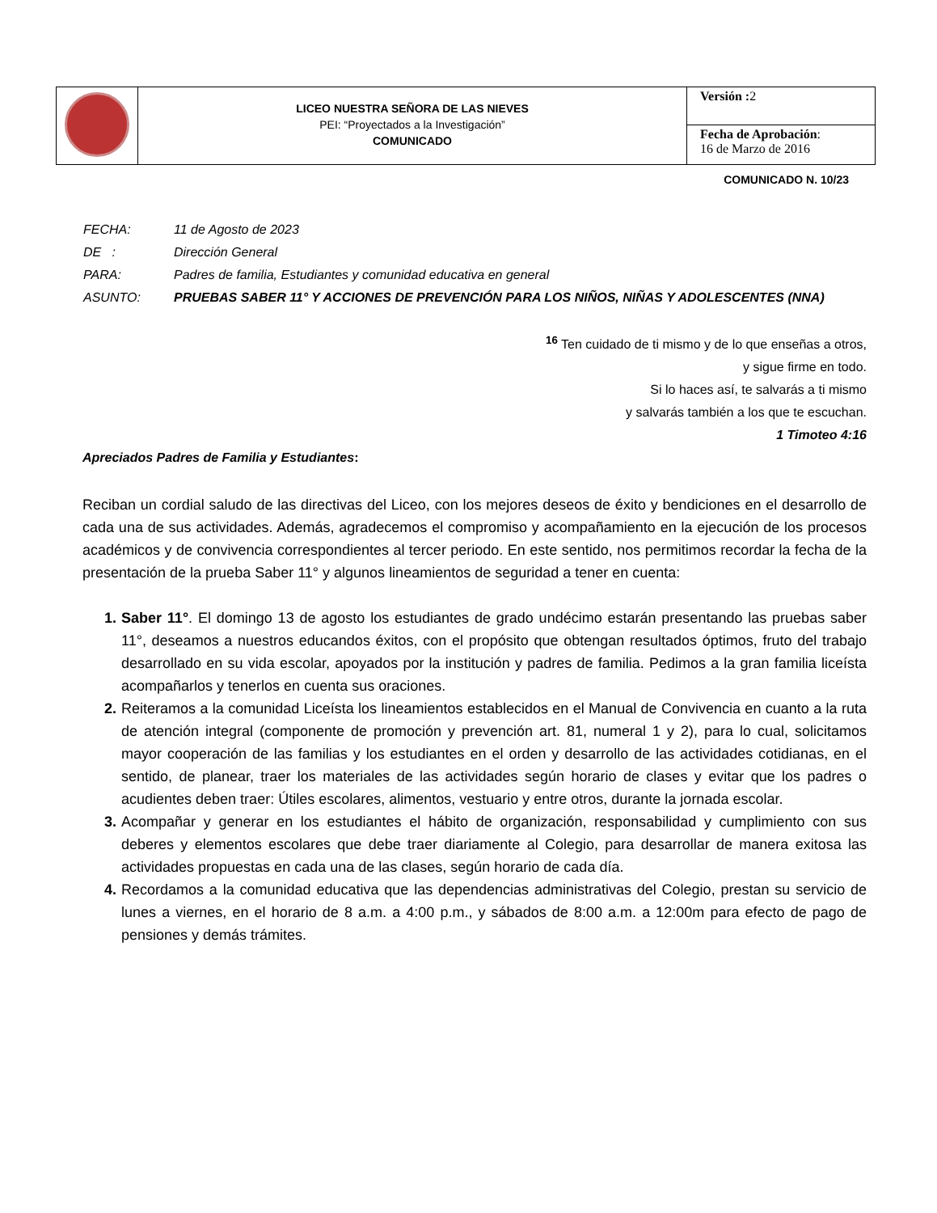| | LICEO NUESTRA SEÑORA DE LAS NIEVES PEI: “Proyectados a la Investigación” COMUNICADO | Versión : 2 |
| | | Fecha de Aprobación : 16 de Marzo de 2016 |
COMUNICADO N. 10/23
FECHA: 11 de Agosto de 2023
DE : Dirección General
PARA: Padres de familia, Estudiantes y comunidad educativa en general
ASUNTO: PRUEBAS SABER 11° Y ACCIONES DE PREVENCIÓN PARA LOS NIÑOS, NIÑAS Y ADOLESCENTES (NNA)
<sup>16</sup> Ten cuidado de ti mismo y de lo que enseñas a otros,
y sigue firme en todo.
Si lo haces así, te salvarás a ti mismo
y salvarás también a los que te escuchan.
1 Timoteo 4:16
Apreciados Padres de Familia y Estudiantes:
Reciban un cordial saludo de las directivas del Liceo, con los mejores deseos de éxito y bendiciones en el desarrollo de cada una de sus actividades. Además, agradecemos el compromiso y acompañamiento en la ejecución de los procesos académicos y de convivencia correspondientes al tercer periodo. En este sentido, nos permitimos recordar la fecha de la presentación de la prueba Saber 11° y algunos lineamientos de seguridad a tener en cuenta:
1. Saber 11°. El domingo 13 de agosto los estudiantes de grado undécimo estarán presentando las pruebas saber 11°, deseamos a nuestros educandos éxitos, con el propósito que obtengan resultados óptimos, fruto del trabajo desarrollado en su vida escolar, apoyados por la institución y padres de familia. Pedimos a la gran familia liceísta acompañarlos y tenerlos en cuenta sus oraciones.
2. Reiteramos a la comunidad Liceísta los lineamientos establecidos en el Manual de Convivencia en cuanto a la ruta de atención integral (componente de promoción y prevención art. 81, numeral 1 y 2), para lo cual, solicitamos mayor cooperación de las familias y los estudiantes en el orden y desarrollo de las actividades cotidianas, en el sentido, de planear, traer los materiales de las actividades según horario de clases y evitar que los padres o acudientes deben traer: Útiles escolares, alimentos, vestuario y entre otros, durante la jornada escolar.
3. Acompañar y generar en los estudiantes el hábito de organización, responsabilidad y cumplimiento con sus deberes y elementos escolares que debe traer diariamente al Colegio, para desarrollar de manera exitosa las actividades propuestas en cada una de las clases, según horario de cada día.
4. Recordamos a la comunidad educativa que las dependencias administrativas del Colegio, prestan su servicio de lunes a viernes, en el horario de 8 a.m. a 4:00 p.m., y sábados de 8:00 a.m. a 12:00m para efecto de pago de pensiones y demás trámites.